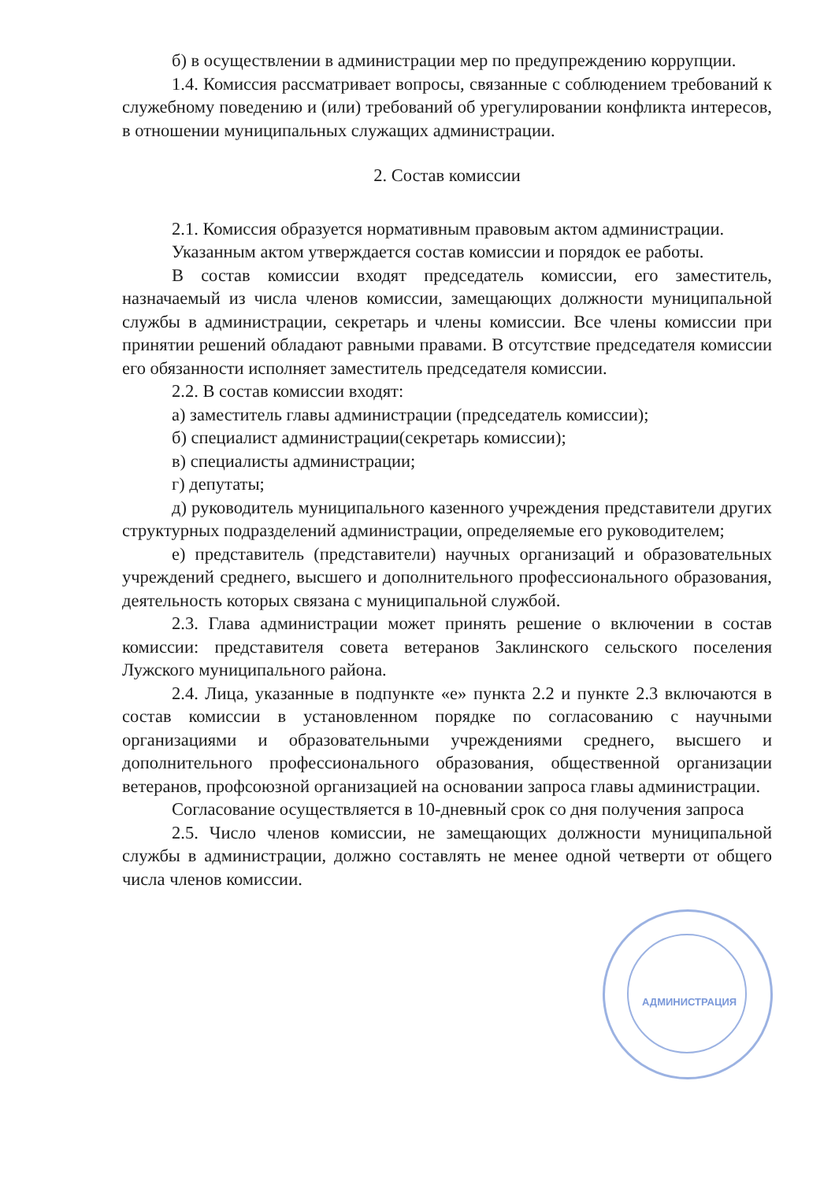б) в осуществлении в администрации мер по предупреждению коррупции.
1.4. Комиссия рассматривает вопросы, связанные с соблюдением требований к служебному поведению и (или) требований об урегулировании конфликта интересов, в отношении муниципальных служащих администрации.
2. Состав комиссии
2.1. Комиссия образуется нормативным правовым актом администрации.
Указанным актом утверждается состав комиссии и порядок ее работы.
В состав комиссии входят председатель комиссии, его заместитель, назначаемый из числа членов комиссии, замещающих должности муниципальной службы в администрации, секретарь и члены комиссии. Все члены комиссии при принятии решений обладают равными правами. В отсутствие председателя комиссии его обязанности исполняет заместитель председателя комиссии.
2.2. В состав комиссии входят:
а) заместитель главы администрации (председатель комиссии);
б) специалист администрации(секретарь комиссии);
в) специалисты администрации;
г) депутаты;
д) руководитель муниципального казенного учреждения представители других структурных подразделений администрации, определяемые его руководителем;
е) представитель (представители) научных организаций и образовательных учреждений среднего, высшего и дополнительного профессионального образования, деятельность которых связана с муниципальной службой.
2.3. Глава администрации может принять решение о включении в состав комиссии: представителя совета ветеранов Заклинского сельского поселения Лужского муниципального района.
2.4. Лица, указанные в подпункте «е» пункта 2.2 и пункте 2.3 включаются в состав комиссии в установленном порядке по согласованию с научными организациями и образовательными учреждениями среднего, высшего и дополнительного профессионального образования, общественной организации ветеранов, профсоюзной организацией на основании запроса главы администрации.
Согласование осуществляется в 10-дневный срок со дня получения запроса
2.5. Число членов комиссии, не замещающих должности муниципальной службы в администрации, должно составлять не менее одной четверти от общего числа членов комиссии.
АДМИНИСТРАЦИЯ